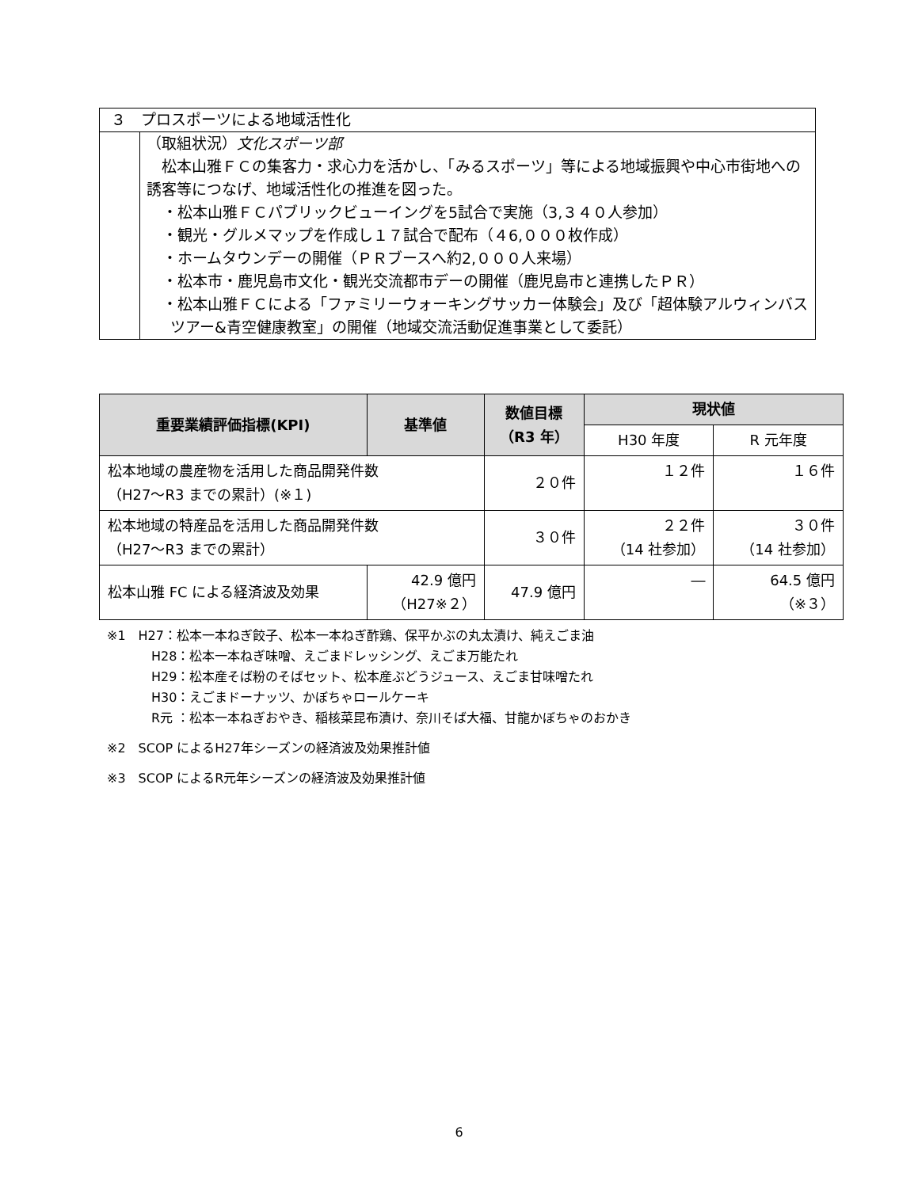３　プロスポーツによる地域活性化
（取組状況）文化スポーツ部
　松本山雅ＦＣの集客力・求心力を活かし、「みるスポーツ」等による地域振興や中心市街地への誘客等につなげ、地域活性化の推進を図った。
・松本山雅ＦＣパブリックビューイングを5試合で実施（3,３４０人参加）
・観光・グルメマップを作成し１７試合で配布（４6,０００枚作成）
・ホームタウンデーの開催（ＰＲブースへ約2,０００人来場）
・松本市・鹿児島市文化・観光交流都市デーの開催（鹿児島市と連携したＰＲ）
・松本山雅ＦＣによる「ファミリーウォーキングサッカー体験会」及び「超体験アルウィンバスツアー&青空健康教室」の開催（地域交流活動促進事業として委託）
| 重要業績評価指標(KPI) | 基準値 | 数値目標 （R3 年） | 現状値 | |
| --- | --- | --- | --- | --- |
| | | | H30 年度 | R 元年度 |
| 松本地域の農産物を活用した商品開発件数 （H27～R3 までの累計）(※１) | | ２０件 | １２件 | １６件 |
| 松本地域の特産品を活用した商品開発件数 （H27～R3 までの累計） | | ３０件 | ２２件 （14 社参加） | ３０件 （14 社参加） |
| 松本山雅 FC による経済波及効果 | 42.9 億円 （H27※２） | 47.9 億円 | ― | 64.5 億円 （※３） |
※1　H27：松本一本ねぎ餃子、松本一本ねぎ酢鶏、保平かぶの丸太漬け、純えごま油
H28：松本一本ねぎ味噌、えごまドレッシング、えごま万能たれ
H29：松本産そば粉のそばセット、松本産ぶどうジュース、えごま甘味噌たれ
H30：えごまドーナッツ、かぼちゃロールケーキ
R元 ：松本一本ねぎおやき、稲核菜昆布漬け、奈川そば大福、甘龍かぼちゃのおかき
※2　SCOP によるH27年シーズンの経済波及効果推計値
※3　SCOP によるR元年シーズンの経済波及効果推計値
6